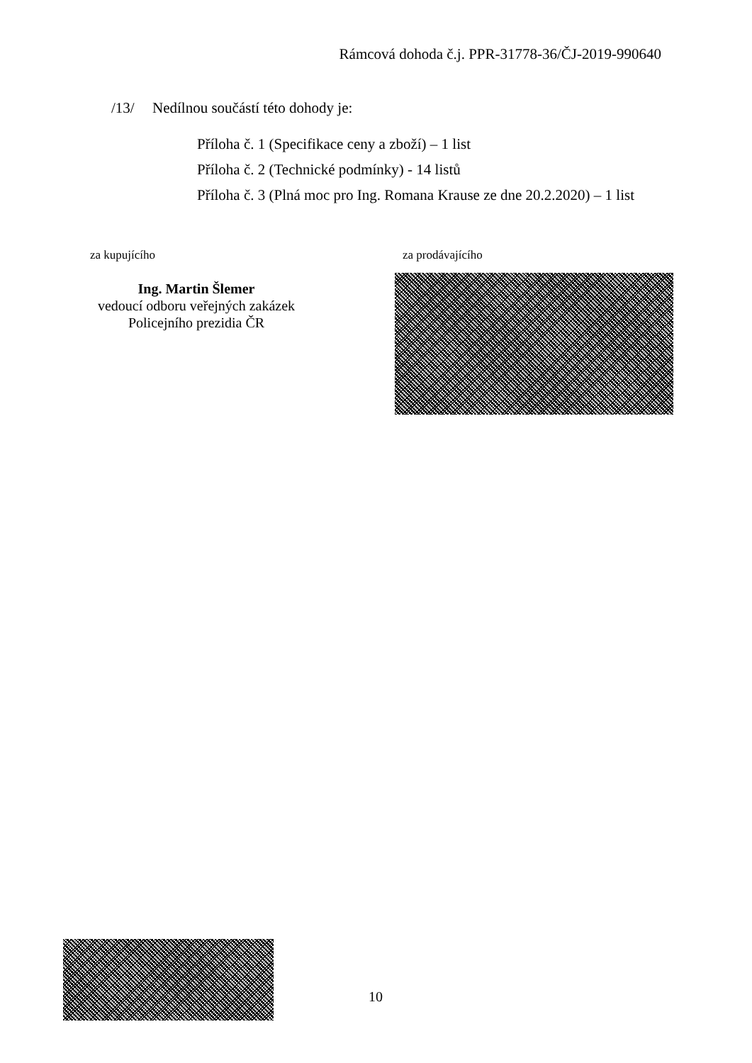Rámcová dohoda č.j. PPR-31778-36/ČJ-2019-990640
/13/ Nedílnou součástí této dohody je:
Příloha č. 1 (Specifikace ceny a zboží) – 1 list
Příloha č. 2 (Technické podmínky) - 14 listů
Příloha č. 3 (Plná moc pro Ing. Romana Krause ze dne 20.2.2020) – 1 list
za kupujícího
Ing. Martin Šlemer
vedoucí odboru veřejných zakázek
Policejního prezidia ČR
za prodávajícího
10